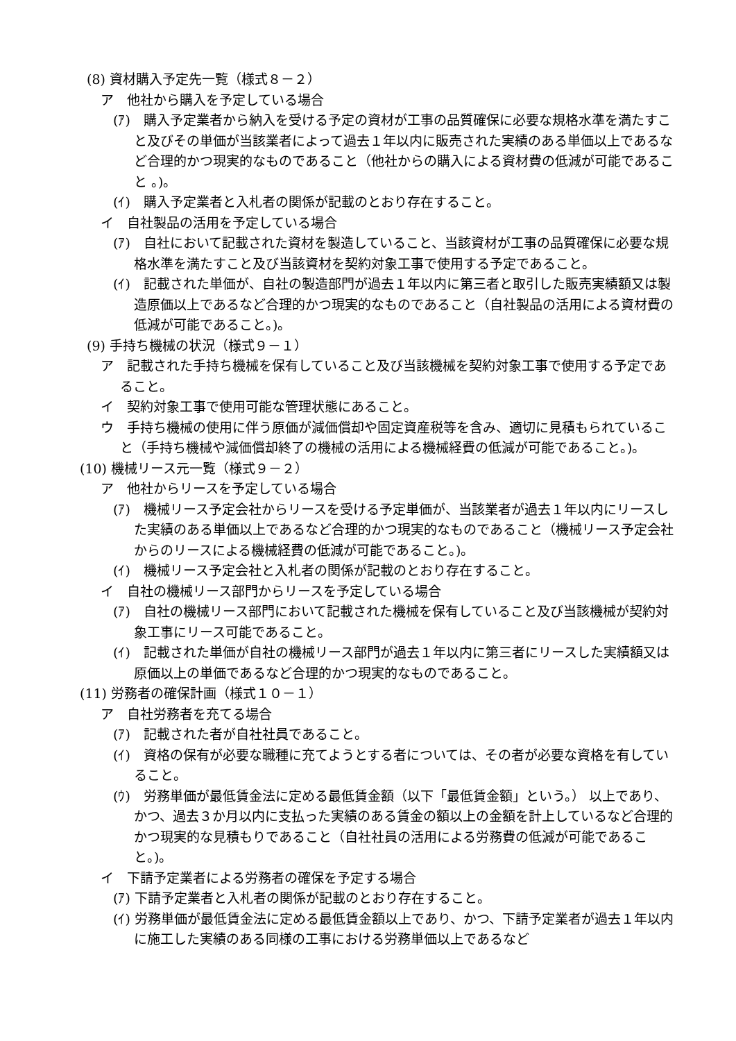(8) 資材購入予定先一覧（様式８－２）
ア　他社から購入を予定している場合
(ｱ)　購入予定業者から納入を受ける予定の資材が工事の品質確保に必要な規格水準を満たすこと及びその単価が当該業者によって過去１年以内に販売された実績のある単価以上であるなど合理的かつ現実的なものであること（他社からの購入による資材費の低減が可能であること 。)。
(ｲ)　購入予定業者と入札者の関係が記載のとおり存在すること。
イ　自社製品の活用を予定している場合
(ｱ)　自社において記載された資材を製造していること、当該資材が工事の品質確保に必要な規格水準を満たすこと及び当該資材を契約対象工事で使用する予定であること。
(ｲ)　記載された単価が、自社の製造部門が過去１年以内に第三者と取引した販売実績額又は製造原価以上であるなど合理的かつ現実的なものであること（自社製品の活用による資材費の低減が可能であること。)。
(9) 手持ち機械の状況（様式９－１）
ア　記載された手持ち機械を保有していること及び当該機械を契約対象工事で使用する予定であること。
イ　契約対象工事で使用可能な管理状態にあること。
ウ　手持ち機械の使用に伴う原価が減価償却や固定資産税等を含み、適切に見積もられていること（手持ち機械や減価償却終了の機械の活用による機械経費の低減が可能であること。)。
(10) 機械リース元一覧（様式９－２）
ア　他社からリースを予定している場合
(ｱ)　機械リース予定会社からリースを受ける予定単価が、当該業者が過去１年以内にリースした実績のある単価以上であるなど合理的かつ現実的なものであること（機械リース予定会社からのリースによる機械経費の低減が可能であること。)。
(ｲ)　機械リース予定会社と入札者の関係が記載のとおり存在すること。
イ　自社の機械リース部門からリースを予定している場合
(ｱ)　自社の機械リース部門において記載された機械を保有していること及び当該機械が契約対象工事にリース可能であること。
(ｲ)　記載された単価が自社の機械リース部門が過去１年以内に第三者にリースした実績額又は原価以上の単価であるなど合理的かつ現実的なものであること。
(11) 労務者の確保計画（様式１０－１）
ア　自社労務者を充てる場合
(ｱ)　記載された者が自社社員であること。
(ｲ)　資格の保有が必要な職種に充てようとする者については、その者が必要な資格を有していること。
(ｳ)　労務単価が最低賃金法に定める最低賃金額（以下「最低賃金額」という。） 以上であり、かつ、過去３か月以内に支払った実績のある賃金の額以上の金額を計上しているなど合理的かつ現実的な見積もりであること（自社社員の活用による労務費の低減が可能であること。)。
イ　下請予定業者による労務者の確保を予定する場合
(ｱ) 下請予定業者と入札者の関係が記載のとおり存在すること。
(ｲ) 労務単価が最低賃金法に定める最低賃金額以上であり、かつ、下請予定業者が過去１年以内に施工した実績のある同様の工事における労務単価以上であるなど